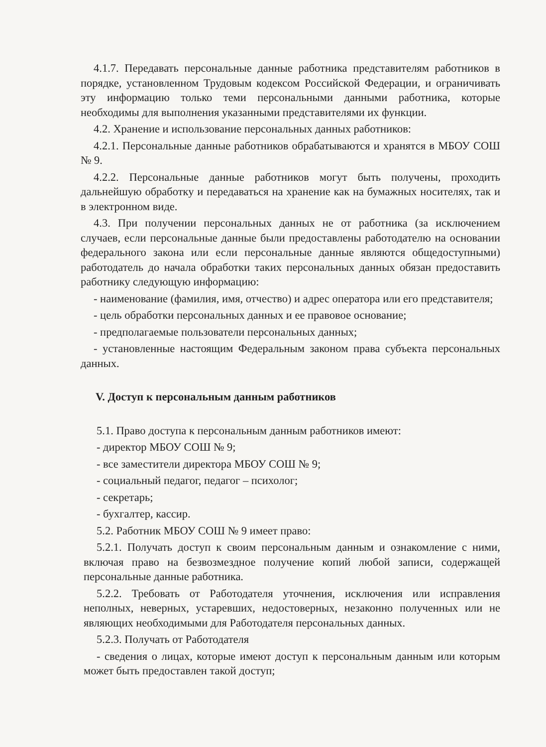4.1.7. Передавать персональные данные работника представителям работников в порядке, установленном Трудовым кодексом Российской Федерации, и ограничивать эту информацию только теми персональными данными работника, которые необходимы для выполнения указанными представителями их функции.
4.2. Хранение и использование персональных данных работников:
4.2.1. Персональные данные работников обрабатываются и хранятся в МБОУ СОШ № 9.
4.2.2. Персональные данные работников могут быть получены, проходить дальнейшую обработку и передаваться на хранение как на бумажных носителях, так и в электронном виде.
4.3. При получении персональных данных не от работника (за исключением случаев, если персональные данные были предоставлены работодателю на основании федерального закона или если персональные данные являются общедоступными) работодатель до начала обработки таких персональных данных обязан предоставить работнику следующую информацию:
- наименование (фамилия, имя, отчество) и адрес оператора или его представителя;
- цель обработки персональных данных и ее правовое основание;
- предполагаемые пользователи персональных данных;
- установленные настоящим Федеральным законом права субъекта персональных данных.
V. Доступ к персональным данным работников
5.1. Право доступа к персональным данным работников имеют:
- директор МБОУ СОШ № 9;
- все заместители директора МБОУ СОШ № 9;
- социальный педагог, педагог – психолог;
- секретарь;
- бухгалтер, кассир.
5.2. Работник МБОУ СОШ № 9 имеет право:
5.2.1. Получать доступ к своим персональным данным и ознакомление с ними, включая право на безвозмездное получение копий любой записи, содержащей персональные данные работника.
5.2.2. Требовать от Работодателя уточнения, исключения или исправления неполных, неверных, устаревших, недостоверных, незаконно полученных или не являющих необходимыми для Работодателя персональных данных.
5.2.3. Получать от Работодателя
- сведения о лицах, которые имеют доступ к персональным данным или которым может быть предоставлен такой доступ;